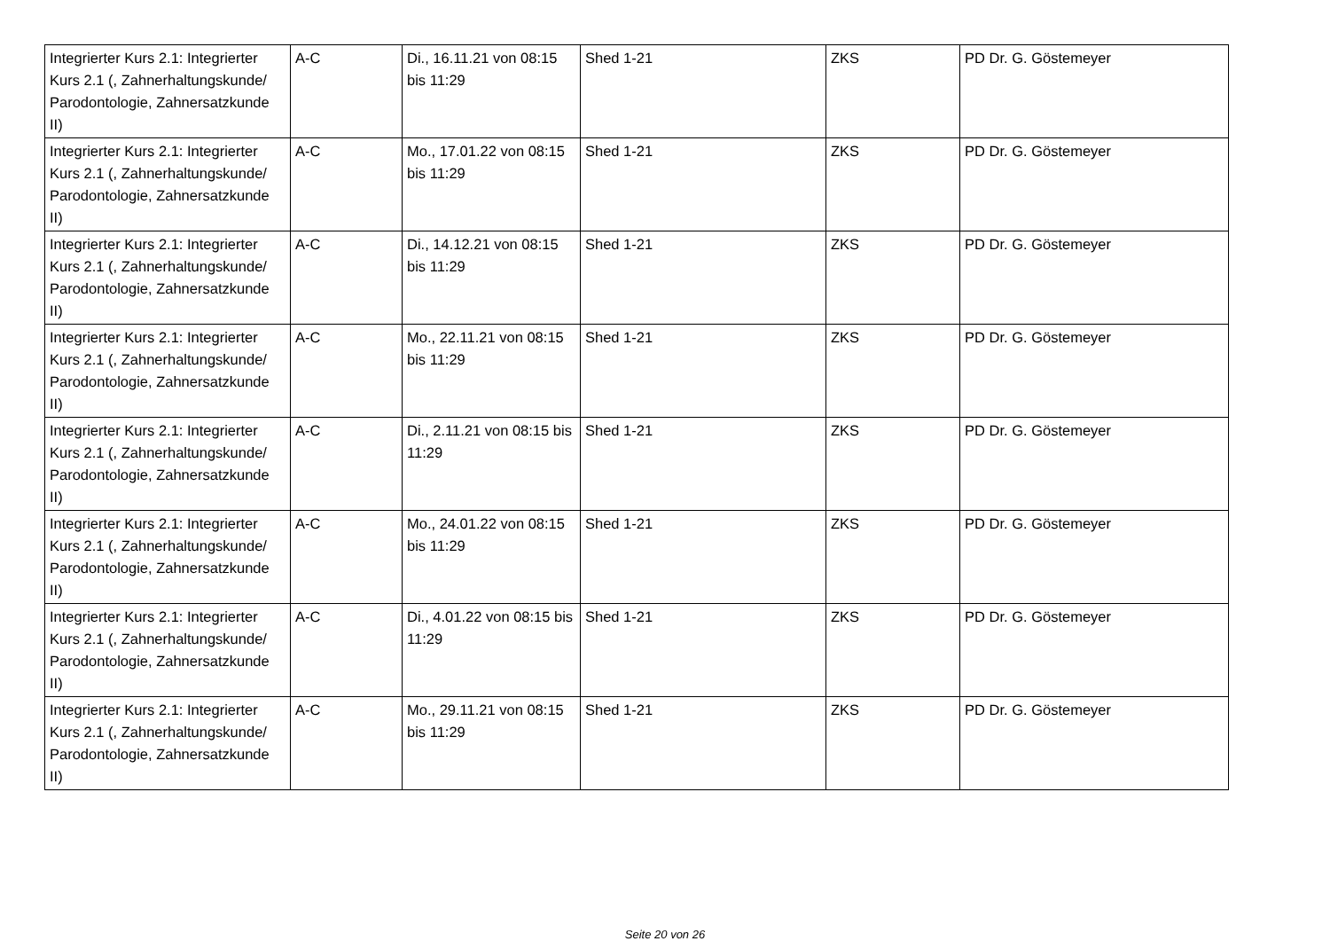| Integrierter Kurs 2.1: Integrierter Kurs 2.1 (, Zahnerhaltungskunde/ Parodontologie, Zahnersatzkunde II) | A-C | Di., 16.11.21 von 08:15 bis 11:29 | Shed 1-21 | ZKS | PD Dr. G. Göstemeyer |
| Integrierter Kurs 2.1: Integrierter Kurs 2.1 (, Zahnerhaltungskunde/ Parodontologie, Zahnersatzkunde II) | A-C | Mo., 17.01.22 von 08:15 bis 11:29 | Shed 1-21 | ZKS | PD Dr. G. Göstemeyer |
| Integrierter Kurs 2.1: Integrierter Kurs 2.1 (, Zahnerhaltungskunde/ Parodontologie, Zahnersatzkunde II) | A-C | Di., 14.12.21 von 08:15 bis 11:29 | Shed 1-21 | ZKS | PD Dr. G. Göstemeyer |
| Integrierter Kurs 2.1: Integrierter Kurs 2.1 (, Zahnerhaltungskunde/ Parodontologie, Zahnersatzkunde II) | A-C | Mo., 22.11.21 von 08:15 bis 11:29 | Shed 1-21 | ZKS | PD Dr. G. Göstemeyer |
| Integrierter Kurs 2.1: Integrierter Kurs 2.1 (, Zahnerhaltungskunde/ Parodontologie, Zahnersatzkunde II) | A-C | Di., 2.11.21 von 08:15 bis 11:29 | Shed 1-21 | ZKS | PD Dr. G. Göstemeyer |
| Integrierter Kurs 2.1: Integrierter Kurs 2.1 (, Zahnerhaltungskunde/ Parodontologie, Zahnersatzkunde II) | A-C | Mo., 24.01.22 von 08:15 bis 11:29 | Shed 1-21 | ZKS | PD Dr. G. Göstemeyer |
| Integrierter Kurs 2.1: Integrierter Kurs 2.1 (, Zahnerhaltungskunde/ Parodontologie, Zahnersatzkunde II) | A-C | Di., 4.01.22 von 08:15 bis 11:29 | Shed 1-21 | ZKS | PD Dr. G. Göstemeyer |
| Integrierter Kurs 2.1: Integrierter Kurs 2.1 (, Zahnerhaltungskunde/ Parodontologie, Zahnersatzkunde II) | A-C | Mo., 29.11.21 von 08:15 bis 11:29 | Shed 1-21 | ZKS | PD Dr. G. Göstemeyer |
Seite 20 von 26